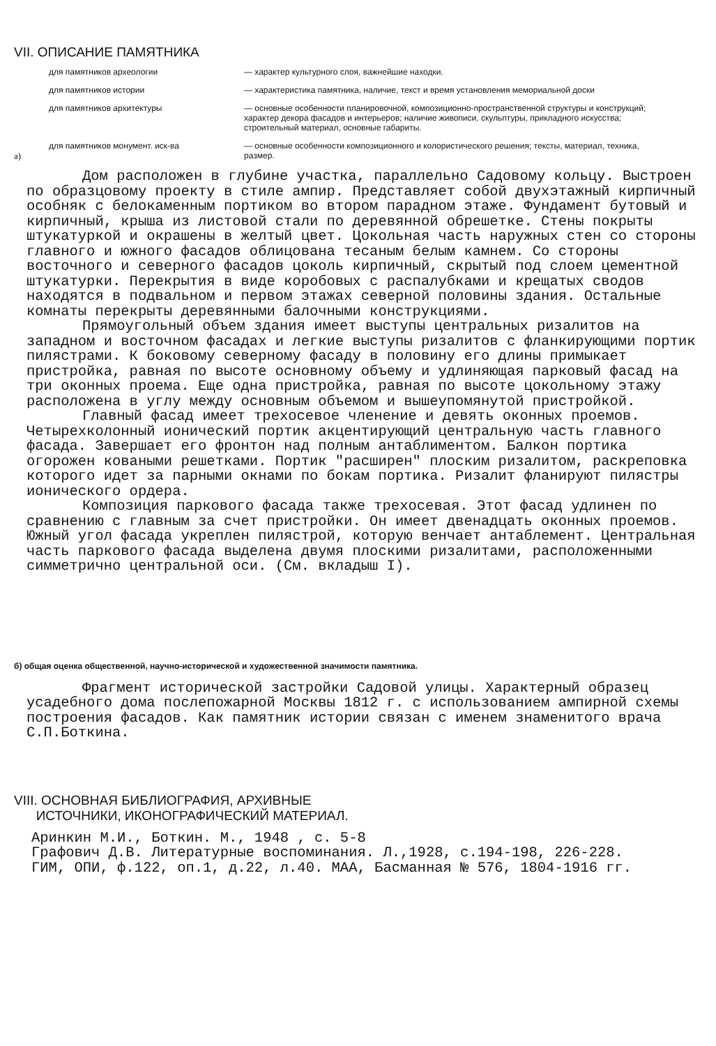VII. ОПИСАНИЕ ПАМЯТНИКА
а)
для памятников археологии — характер культурного слоя, важнейшие находки.
для памятников истории — характеристика памятника, наличие, текст и время установления мемориальной доски
для памятников архитектуры — основные особенности планировочной, композиционно-пространственной структуры и конструкций; характер декора фасадов и интерьеров; наличие живописи, скульптуры, прикладного искусства; строительный материал, основные габариты.
для памятников монумент. иск-ва — основные особенности композиционного и колористического решения; тексты, материал, техника, размер.
Дом расположен в глубине участка, параллельно Садовому кольцу. Выстроен по образцовому проекту в стиле ампир. Представляет собой двухэтажный кирпичный особняк с белокаменным портиком во втором парадном этаже. Фундамент бутовый и кирпичный, крыша из листовой стали по деревянной обрешетке. Стены покрыты штукатуркой и окрашены в желтый цвет. Цокольная часть наружных стен со стороны главного и южного фасадов облицована тесаным белым камнем. Со стороны восточного и северного фасадов цоколь кирпичный, скрытый под слоем цементной штукатурки. Перекрытия в виде коробовых с распалубками и крещатых сводов находятся в подвальном и первом этажах северной половины здания. Остальные комнаты перекрыты деревянными балочными конструкциями.
Прямоугольный объем здания имеет выступы центральных ризалитов на западном и восточном фасадах и легкие выступы ризалитов с фланкирующими портик пилястрами. К боковому северному фасаду в половину его длины примыкает пристройка, равная по высоте основному объему и удлиняющая парковый фасад на три оконных проема. Еще одна пристройка, равная по высоте цокольному этажу расположена в углу между основным объемом и вышеупомянутой пристройкой.
Главный фасад имеет трехосевое членение и девять оконных проемов. Четырехколонный ионический портик акцентирующий центральную часть главного фасада. Завершает его фронтон над полным антаблиментом. Балкон портика огорожен коваными решетками. Портик "расширен" плоским ризалитом, раскреповка которого идет за парными окнами по бокам портика. Ризалит фланируют пилястры ионического ордера.
Композиция паркового фасада также трехосевая. Этот фасад удлинен по сравнению с главным за счет пристройки. Он имеет двенадцать оконных проемов. Южный угол фасада укреплен пилястрой, которую венчает антаблемент. Центральная часть паркового фасада выделена двумя плоскими ризалитами, расположенными симметрично центральной оси. (См. вкладыш I).
б) общая оценка общественной, научно-исторической и художественной значимости памятника.
Фрагмент исторической застройки Садовой улицы. Характерный образец усадебного дома послепожарной Москвы 1812 г. с использованием ампирной схемы построения фасадов. Как памятник истории связан с именем знаменитого врача С.П.Боткина.
VIII. ОСНОВНАЯ БИБЛИОГРАФИЯ, АРХИВНЫЕ
ИСТОЧНИКИ, ИКОНОГРАФИЧЕСКИЙ МАТЕРИАЛ.
Аринкин М.И., Боткин. М., 1948 , с. 5-8
Графович Д.В. Литературные воспоминания. Л.,1928, с.194-198, 226-228.
ГИМ, ОПИ, ф.122, оп.1, д.22, л.40. МАА, Басманная № 576, 1804-1916 гг.